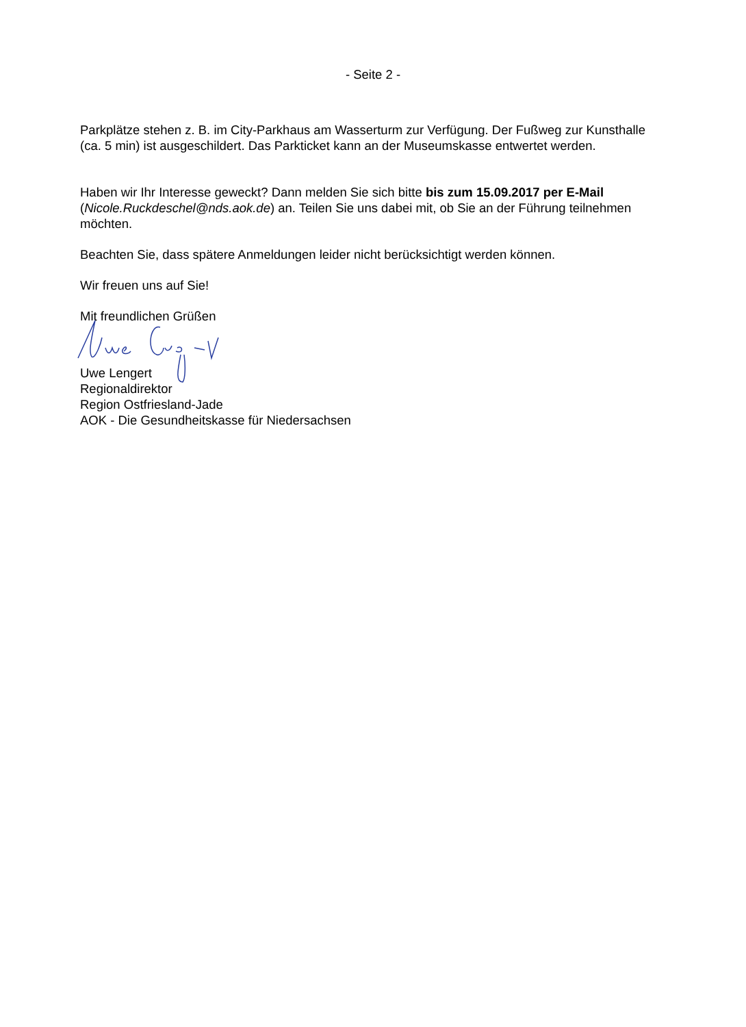- Seite 2 -
Parkplätze stehen z. B. im City-Parkhaus am Wasserturm zur Verfügung. Der Fußweg zur Kunst­halle (ca. 5 min) ist ausgeschildert. Das Parkticket kann an der Museumskasse entwertet werden.
Haben wir Ihr Interesse geweckt? Dann melden Sie sich bitte bis zum 15.09.2017 per E-Mail (Nicole.Ruckdeschel@nds.aok.de) an. Teilen Sie uns dabei mit, ob Sie an der Führung teilneh­men möchten.
Beachten Sie, dass spätere Anmeldungen leider nicht berücksichtigt werden können.
Wir freuen uns auf Sie!
Mit freundlichen Grüßen
Uwe Lengert
Regionaldirektor
Region Ostfriesland-Jade
AOK - Die Gesundheitskasse für Niedersachsen